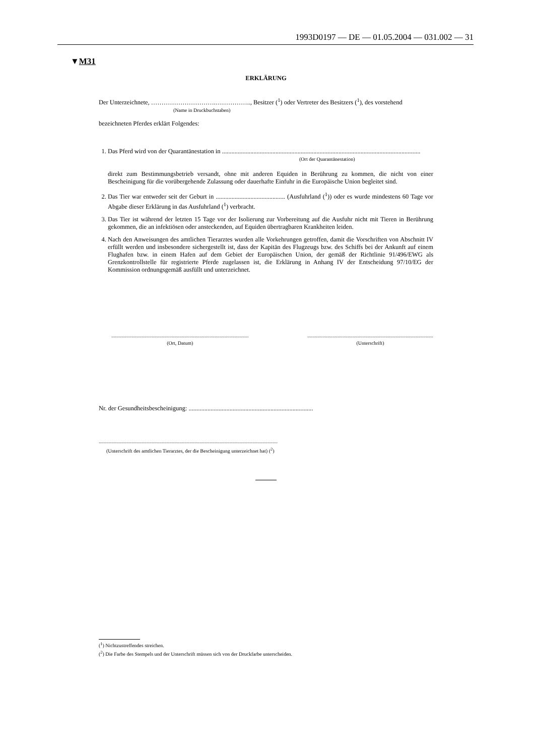1993D0197 — DE — 01.05.2004 — 031.002 — 31
▼M31
ERKLÄRUNG
Der Unterzeichnete, ………………………….…………….., Besitzer (<sup>1</sup>) oder Vertreter des Besitzers (<sup>1</sup>), des vorstehend
(Name in Druckbuchstaben)
bezeichneten Pferdes erklärt Folgendes:
1. Das Pferd wird von der Quarantänestation in ..............................................................................................................................
(Ort der Quarantänestation)
direkt zum Bestimmungsbetrieb versandt, ohne mit anderen Equiden in Berührung zu kommen, die nicht von einer Bescheinigung für die vorübergehende Zulassung oder dauerhafte Einfuhr in die Europäische Union begleitet sind.
2. Das Tier war entweder seit der Geburt in ............................................ (Ausfuhrland (<sup>1</sup>)) oder es wurde mindestens 60 Tage vor Abgabe dieser Erklärung in das Ausfuhrland (<sup>1</sup>) verbracht.
3. Das Tier ist während der letzten 15 Tage vor der Isolierung zur Vorbereitung auf die Ausfuhr nicht mit Tieren in Berührung gekommen, die an infektiösen oder ansteckenden, auf Equiden übertragbaren Krankheiten leiden.
4. Nach den Anweisungen des amtlichen Tierarztes wurden alle Vorkehrungen getroffen, damit die Vorschriften von Abschnitt IV erfüllt werden und insbesondere sichergestellt ist, dass der Kapitän des Flugzeugs bzw. des Schiffs bei der Ankunft auf einem Flughafen bzw. in einem Hafen auf dem Gebiet der Europäischen Union, der gemäß der Richtlinie 91/496/EWG als Grenzkontrollstelle für registrierte Pferde zugelassen ist, die Erklärung in Anhang IV der Entscheidung 97/10/EG der Kommission ordnungsgemäß ausfüllt und unterzeichnet.
.............................................................................................................
(Ort, Datum)
....................................................................................................
(Unterschrift)
Nr. der Gesundheitsbescheinigung: ...............................................................................
..............................................................................................................................................
(Unterschrift des amtlichen Tierarztes, der die Bescheinigung unterzeichnet hat) (<sup>2</sup>)
(<sup>1</sup>) Nichtzustreffendes streichen.
(<sup>2</sup>) Die Farbe des Stempels und der Unterschrift müssen sich von der Druckfarbe unterscheiden.